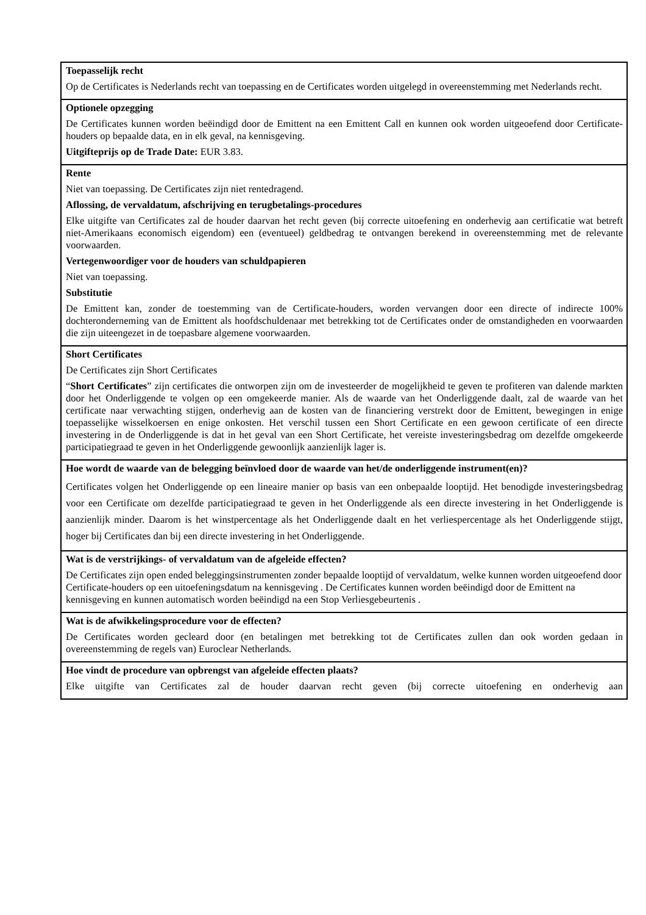| Toepasselijk recht Op de Certificates is Nederlands recht van toepassing en de Certificates worden uitgelegd in overeenstemming met Nederlands recht. |
| Optionele opzegging De Certificates kunnen worden beëindigd door de Emittent na een Emittent Call en kunnen ook worden uitgeoefend door Certificate-houders op bepaalde data, en in elk geval, na kennisgeving. Uitgifteprijs op de Trade Date: EUR 3.83. |
| Rente Niet van toepassing. De Certificates zijn niet rentedragend. Aflossing, de vervaldatum, afschrijving en terugbetalings-procedures Elke uitgifte van Certificates zal de houder daarvan het recht geven (bij correcte uitoefening en onderhevig aan certificatie wat betreft niet-Amerikaans economisch eigendom) een (eventueel) geldbedrag te ontvangen berekend in overeenstemming met de relevante voorwaarden. Vertegenwoordiger voor de houders van schuldpapieren Niet van toepassing. Substitutie De Emittent kan, zonder de toestemming van de Certificate-houders, worden vervangen door een directe of indirecte 100% dochteronderneming van de Emittent als hoofdschuldenaar met betrekking tot de Certificates onder de omstandigheden en voorwaarden die zijn uiteengezet in de toepasbare algemene voorwaarden. |
| Short Certificates De Certificates zijn Short Certificates “ Short Certificates ” zijn certificates die ontworpen zijn om de investeerder de mogelijkheid te geven te profiteren van dalende markten door het Onderliggende te volgen op een omgekeerde manier. Als de waarde van het Onderliggende daalt, zal de waarde van het certificate naar verwachting stijgen, onderhevig aan de kosten van de financiering verstrekt door de Emittent, bewegingen in enige toepasselijke wisselkoersen en enige onkosten. Het verschil tussen een Short Certificate en een gewoon certificate of een directe investering in de Onderliggende is dat in het geval van een Short Certificate, het vereiste investeringsbedrag om dezelfde omgekeerde participatiegraad te geven in het Onderliggende gewoonlijk aanzienlijk lager is. |
| Hoe wordt de waarde van de belegging beïnvloed door de waarde van het/de onderliggende instrument(en)? Certificates volgen het Onderliggende op een lineaire manier op basis van een onbepaalde looptijd. Het benodigde investeringsbedrag voor een Certificate om dezelfde participatiegraad te geven in het Onderliggende als een directe investering in het Onderliggende is aanzienlijk minder. Daarom is het winstpercentage als het Onderliggende daalt en het verliespercentage als het Onderliggende stijgt, hoger bij Certificates dan bij een directe investering in het Onderliggende. |
| Wat is de verstrijkings- of vervaldatum van de afgeleide effecten? De Certificates zijn open ended beleggingsinstrumenten zonder bepaalde looptijd of vervaldatum, welke kunnen worden uitgeoefend door Certificate-houders op een uitoefeningsdatum na kennisgeving . De Certificates kunnen worden beëindigd door de Emittent na kennisgeving en kunnen automatisch worden beëindigd na een Stop Verliesgebeurtenis . |
| Wat is de afwikkelingsprocedure voor de effecten? De Certificates worden gecleard door (en betalingen met betrekking tot de Certificates zullen dan ook worden gedaan in overeenstemming de regels van) Euroclear Netherlands. |
| Hoe vindt de procedure van opbrengst van afgeleide effecten plaats? Elke uitgifte van Certificates zal de houder daarvan recht geven (bij correcte uitoefening en onderhevig aan |